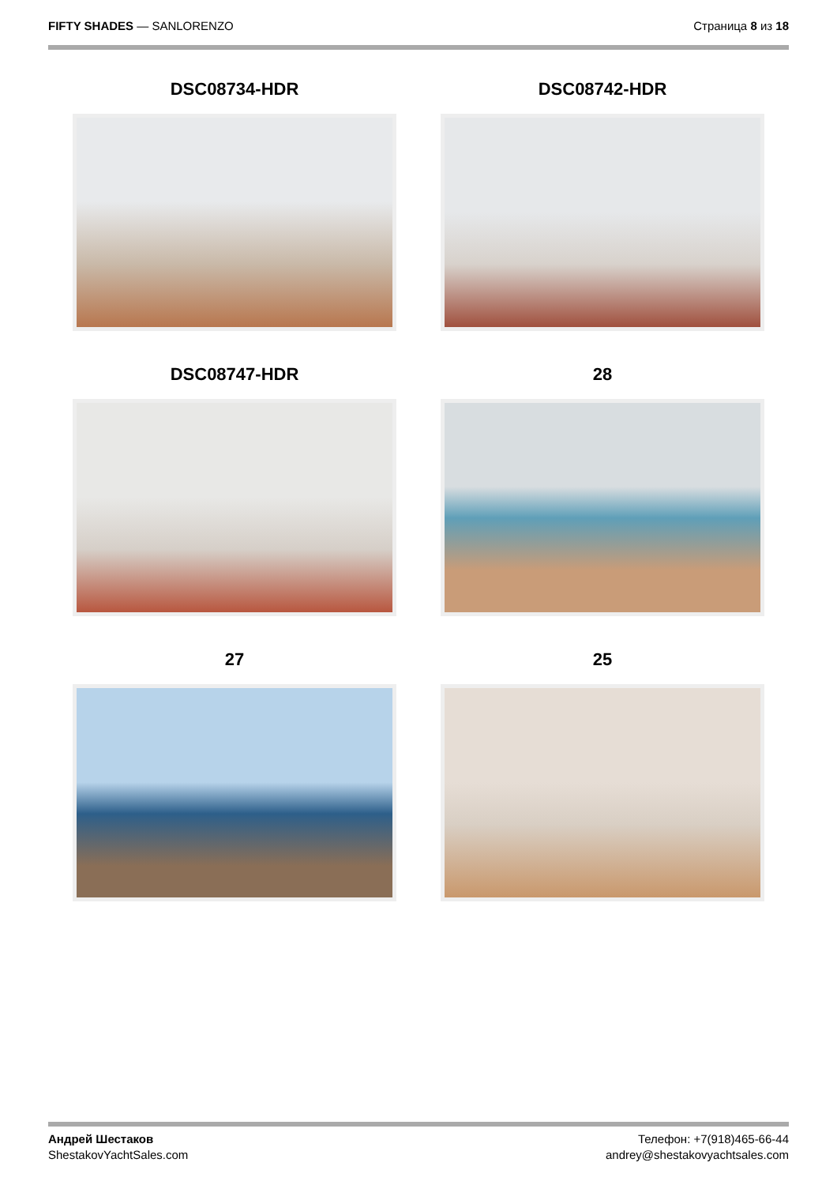FIFTY SHADES — SANLORENZO Страница 8 из 18
DSC08734-HDR
DSC08742-HDR
DSC08747-HDR
28
27
25
Андрей Шестаков
ShestakovYachtSales.com
Телефон: +7(918)465-66-44
andrey@shestakovyachtsales.com